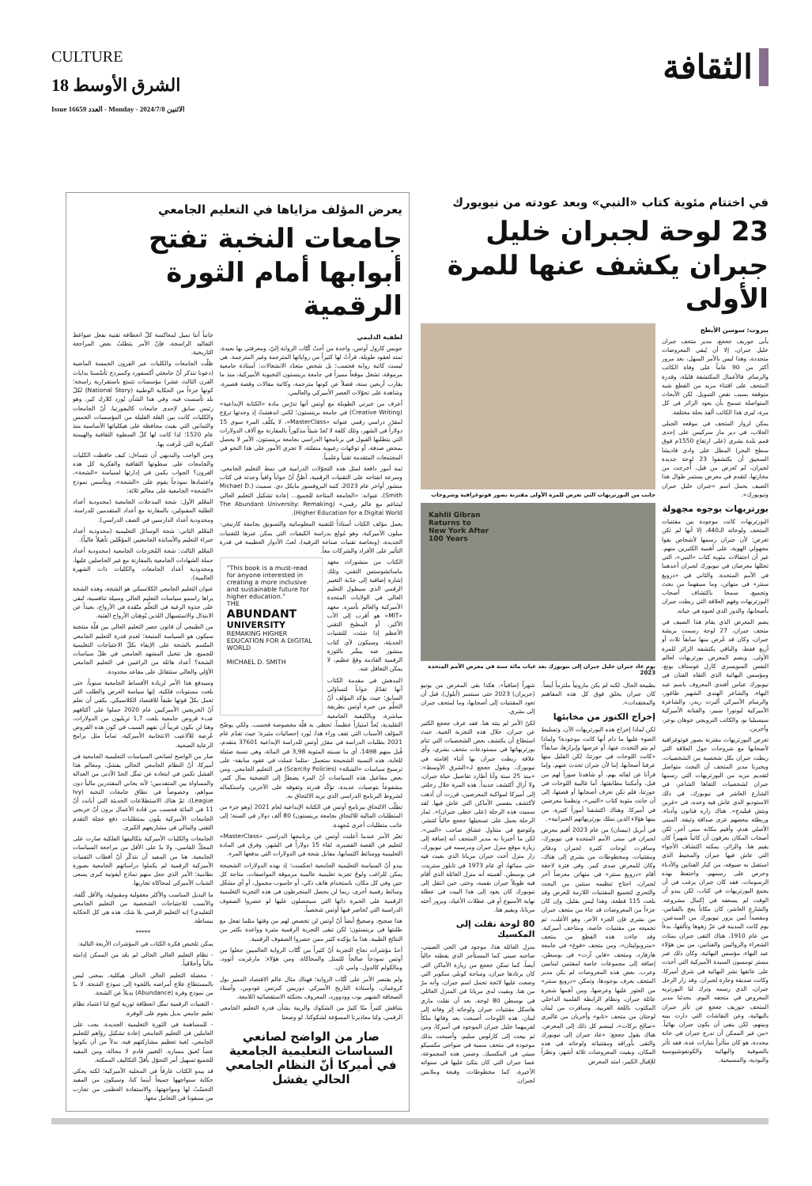الثقافة
CULTURE
18 الشرق الأوسط
Issue 16659 العدد - Monday - 2024/7/8 الاثنين
في اختتام مئوية كتاب «النبي» وبعد عودته من نيويورك
23 لوحة لجبران خليل جبران يكشف عنها للمرة الأولى
بيروت: سوسن الأبطح
يأبى جوزيف جعجع، مدير متحف جبران خليل جبران، إلا أن يُبقي المعروضات متجددة، وهذا ليس بالأمر السهل، بعد مرور أكثر من 90 عاماً على وفاة الكاتب والرسام. فالأعمال المكتشفة قليلة، وقدرة المتحف على اقتناء مزيد من القطع شبه متوقفة بسبب نقص التمويل. لكن الأبحاث المتواصلة تسمح بأن يعود الزائر في كل مرة، ليرى هذا الكاتب ألفذ بحلة مختلفة.
يمكن لزوار المتحف في موقعه الجبلي الخلاب، في دير مار سركيس على إحدى قمم بلدة بشري (على ارتفاع 1550م فوق سطح البحر) المطل على وادي قاديشا السحيق أن يكتشفوا 23 لوحة جديدة لجبران، لم تُعرض من قبل، أُخرجت من مخازنها، لتقدم في معرض يستمر طوال هذا الصيف يحمل اسم «جبران خليل جبران ونيويورك».
بورتريهات بوجوه مجهولة
البورتريهات كانت موجودة بين مقتنيات المتحف ولوحاته الـ440، إلا أنها لم تكن تعرض؛ لأن جبران رسمها لأشخاص بقوا مجهولي الهوية، على أهمية الكثيرين منهم. غير أن احتفالات مئوية كتاب «النبي»، التي تخللها معرضان في نيويورك لجبران أحدهما في الأمم المتحدة، والثاني في «درويغ سنتر» في منهاتن، وما سبقهما من بحث وتجميع، سمحا باكتشاف أصحاب البورتريهات وفهم العلاقة التي ربطت جبران بأصحابها، والدور الذي لعبوه في حياته.
يضم المعرض الذي يقام هذا الصيف في متحف جبران، 27 لوحة رسمت بريشة جبران، وكان قد عُرض منها سابقاً ثلاث أو أربع فقط، والباقي يكتشفه الزائر للمرة الأولى. ويضم المعرض بورتريهات لعالم النفس السويسري كارل غوستاف يونغ، ومؤسس البهائية الذي التقاه الفنان في نيويورك عباس أفندي المعروف باسم عبد البهاء، والشاعر الهندي الشهير طاغور، والرسام الأميركي ألبرت ريدر، والشاعرة الأميركية ليونورا سبير، والفنانة الأميركية سيسيليا بو، والكاتب النرويجي جوهان بوجر، وآخرين.
تعرض البورتريهات مقترنة بصور فوتوغرافية لأصحابها مع شروحات حول العلاقة التي ربطت جبران بكل شخصية من الشخصيات، ويخبرنا مدير المتحف أن البحث متواصل لتقديم مزيد من البورتريهات التي رسمها جبران لشخصيات التقاها الشاعر، في الشارع العاشر في نيويورك، في ذلك الاستوديو الذي عاش فيه وحده، في «غرين ويتش فيليدج». هناك زاره فنانون وأدباء، وربطته ببعضهم عرى صداقة وثيقة. المبنى الأصلي هدم، وأقيم مكانه مبنى آخر، لكن أصحاب المكان يعرفون أن كاتباً شهيراً كان يقيم هنا. والزائر، يمكنه اكتشاف الأجواء التي عاش فيها جبران والمحيط الذي استقبل به ضيوفه، من كبار الفنانين والأدباء وحرص على رسمهم، واحتفظ بهذه الرسومات. فقد كان جبران يرغب في أن يجمع البورتريهات في كتاب، لكن يبدو أن الوقت لم يسعفه في إكمال مشروعه. والشارع العاشر، كان مكاناً يعج بالفنانين، ومقصداً لمن يزور نيويورك من المبدعين، يوم كانت المدينة في عزّ زهوها وتألقها، بدءاً من عام 1910، هناك التقى جبران بمئات الشعراء والروائيين والفنانين، من بين هؤلاء عبد البهاء، مؤسس البهائية، وكان ذلك عبر مستر تومسون السيدة الأميركية التي أخذت على عاتقها نشر البهائية في شرق أميركا، وكانت صديقة وجارة لجبران. وقد زار الرجل جبران، الذي رسمه وترك لنا البورتريه المعروض في متحفه اليوم. يحدثنا مدير المتحف جوزيف جعجع عن تأثر جبران بالبهائية، وعن النقاشات التي دارت بينه وبينهم، لكن ينفي أن يكون جبران بهائياً. «من غير الممكن أن ندرج جبران في خانة محددة، هو كان متأثراً بتيارات عدة، فقد تأثر بالصوفية والبهائية والكونفوشيوسية والبوذية، والمسيحية.
جانب من البورتريهات التي تعرض للمرة الأولى مقترنة بصور فوتوغرافية وشروحات
Kahlil Gibran
Returns to
New York After
100 Years
يوم عاد جبران خليل جبران إلى نيويورك بعد غياب مائة سنة في معرض الأمم المتحدة 2023
بطبيعة الحال، لكنه لم يكن مارونياً ملتزماً أيضاً. كان جبران يحلق فوق كل هذه المفاهيم والمعتقدات».
إخراج الكنوز من مخابئها
لكن لماذا إخراج هذه البورتريهات الآن، وتسليط الضوء عليها ما دام أنها كانت موجودة؟ ولماذا لم يتم التحدث عنها، أو عرضها وإبرازها، سابقاً؟ «كانت اللوحات في حوزتنا، لكن القليل منها عرفنا أصحابها، إما لأن جبران تحدث عنهم، وإما قرأنا عن لقائه بهم، أو شاهدنا صوراً لهم من قبل، وأمكننا مطابقتها. أما غالبية اللوحات في حوزتنا، فلم نكن نعرف أصحابها أو قصتها، إلى أن حانت مئوية كتاب «النبي»، ونظمنا معرضين في أميركا، وهناك اكتشفنا أموراً كثيرة، من بينها هؤلاء الذين نملك بورتريهاتهم الجبرانية».
في أبريل (نيسان) من عام 2023 أقيم معرض لجبران في مبنى الأمم المتحدة في نيويورك، وسافرت لوحات كثيرة لجبران ودفاتر ومقتنيات، ومخطوطات من بشري إلى هناك، وكان للمعرض صدى كبير. وفي فترة لاحقة أقام «درويغ سنتر» في منهاتن معرضاً آخر لجبران، احتاج تنظيمه سنتين من البحث والتحري لتجميع المقتنيات اللازمة للعرض وقد بلغت 115 قطعة، وهذا ليس بقليل. وإن كان جزءاً من المعروضات قد جاء من متحف جبران من بشري فإن الجزء الآخر، وهو الأغلب، تم تجميعه من مقتنيات خاصة، ومتاحف أميركية. وقد جاءت هذه القطع من متحف «متروبوليتان»، ومن متحف «فوغ» في جامعة هارفارد، ومتحف «فاين آرت» في بوسطن، إضافة إلى مجموعات خاصة لمقتنين لبنانيين وعرب. بعض هذه المعروضات لم يكن مدير المتحف يعرف بوجودها، وتمكن «درويغ سنتر» من العثور عليها وعرضها، ومن أهمها شجرة عائلة جبران، ونظام الرابطة القلمية الداخلي المكتوب باللغة العربية. وسافرت من لبنان لوحتان من متحف «نابو» وأخريان من غاليري «صالح بركات»، لينضم كل ذلك إلى المعرض. هناك يقول جعجع: «عاد جبران إلى نيويورك والتقى بأوراقه ومقتنياته ولوحاته في هذه المكان، وبقيت المعروضات ثلاثة أشهر، ونظراً للإقبال الكبير، امتد المعرض
شهراً إضافياً». هكذا بقي المعرض من يونيو (حزيران) 2023 حتى سبتمبر (أيلول)، قبل أن تعود المقتنيات إلى أصحابها، وما لمتحف جبران إلى بشري.
لكنّ الأمر لم ينته هنا. فقد عرف جعجع الكثير عن جبران، خلال هذه التجربة الغنية. حيث استطاع أن يكتشف بعض الشخصيات التي تنام بورتريهاتها في مستودعات متحف بشري، وأي علاقة ربطت جبران بها أثناء إقامته في نيويورك، ويقول جعجع لـ«الشرق الأوسط»: «منذ 25 سنة وأنا أطارد تفاصيل حياة جبران، ولا أزال أكتشف جديداً. هذه المرة خلال رحلتي إلى أميركا لمواكبة المعرضين، قررت أن أذهب لأكتشف بنفسي الأماكن التي عاش فيها. لقد سميت هذه الرحلة (على خطى جبران)». ثمار الرحلة يعمل على تسجيلها جعجع حالياً لتنشر، ولتوضع في متناول عشاق صاحب «النبي». لكن ما أخبرنا به مدير المتحف أنه إضافة إلى زيارة موقع منزل جبران ومرسمه في نيويورك، زار منزل أخت جبران مريانا الذي بقيت فيه حتى مماتها، أي عام 1973 في تايلور ستريت، في بوسطن. أهميته أنه منزل العائلة الذي أقام فيه طويلاً جبران نفسه، وحتى حين انتقل إلى نيويورك كان يعود إلى هذا البيت في عطلة نهاية الأسبوع أو في عطلات الأعياد، ويزور أخته مريانا، ويقيم هنا.
80 لوحة نقلت إلى المكسيك
منزل العائلة هذا، موجود في الحي الصيني، صاحبه صيني كما المستأجر الذي يقطنه حالياً أيضاً. كما تمكن جعجع من زيارة الأماكن التي كان يرتادها جبران، وساحة كوبلي سكوير التي وضعت عليها لائحة تحمل اسم جبران، وأنه مرّ من هنا. وبقيت لدى مريانا في المنزل العائلي في بوسطن 80 لوحة، بعد أن نقلت ماري هاسكل مقتنيات جبران ولوحاته إثر وفاته إلى لبنان. هذه اللوحات أصبحت بعد وفاتها ملكاً لقريبهما خليل جبران الموجود في أميركا، ومن ثم بيعت إلى كارلوس سليم، وأصبحت بذلك موجودة في متحف سمية في ضواحي مكسيكو سيتي في المكسيك. وضمن هذه المجموعة، عصا جبران التي كان يتكئ عليها في سنواته الأخيرة، كما مخطوطات، وقبعة وملابس لجبران.
يعرض المؤلف مزاياها في التعليم الجامعي
جامعات النخبة تفتح أبوابها أمام الثورة الرقمية
لطفية الدليمي
جويس كارول أوتس، واحدة من أحبّ كُتّاب الرواية إليّ، ومعرفتي بها بعيدة، تمتد لعقود طويلة، قرأتُ لها كثيراً من رواياتها المترجمة وغير المترجمة. هي ليست كاتبة رواية فحسب؛ بل شخص متعدّد الانشغالات: أستاذة جامعية مرموقة، تشغل موقعاً مميزاً في جامعة برينستون النخبوية الأميركية، منذ ما يقارب أربعين سنة، فضلاً عن كونها مترجمة، وكاتبة مقالات وقصة قصيرة، وشاهدة على تحوّلات العصر الأميركي والعالمي.
أعرف من خبرتي الطويلة مع أوتس أنها تدرّس مادة «الكتابة الإبداعية» (Creative Writing) في جامعة برينستون؛ لكني اندهشتُ إذ وجدتها تروّج لمقرّر دراسي رقمي عنوانه «MasterClass»، لا يكلّف المرء سوى 15 دولاراً في الشهر، وتلك كلفة لا تُعدّ شيئاً مذكوراً بالمقارنة مع آلاف الدولارات التي يتطلبها القبول في برنامجها الدراسي بجامعة برينستون. الأمر لا يحصل بمحض صدفة، أو توجّهات رغبوية منفلتة، لا تجري الأمور على هذا النحو في المجتمعات المتقدمة تقنياً وعلمياً.
ثمة أمور دافعة لمثل هذه التحوّلات الدرامية في نمط التعليم الجامعي، وسرعة انفتاحه على التقنيات الرقمية، أظنُّ أنّ جواباً وافياً وجدته في كتاب منشور أواخر عام 2023، كتبه البروفسور مايكل دي. سميث (Michael D. Smith)، عنوانه: «الجامعة المتاحة للجميع... إعادة تشكيل التعليم العالي ليتناغم مع عالم رقمي» (The Abundant University: Remaking Higher Education for a Digital World).
يعمل مؤلف الكتاب أستاذاً للتقنية المعلوماتية والتسويق بجامعة كارنيغي- ميلون الأميركية، وهو مُولع بدراسة الكيفيات التي يمكن عبرها للتقنيات الجديدة، (وبخاصة تقنيات صناعة الترفيه)، لعبُ الأدوار العظيمة في قدرة التأثير على الأفراد والشركات معاً.
"This book is a must-read for anyone interested in creating a more inclusive and sustainable future for higher education."
THE
ABUNDANT
UNIVERSITY
REMAKING HIGHER EDUCATION FOR A DIGITAL WORLD
MICHAEL D. SMITH
الكتاب من منشورات معهد ماساتشوستس التقني، وتلك إشارة إضافية إلى جدّية التغيير الرقمي الذي سيطول التعليم العالي في الولايات المتحدة الأميركية والعالم بأسره. معهد «MIT» هو أقرب إلى الأب الأكبر، أو المطبخ التقني الأعظم إذا شئت، للتقنيات الحديثة، وسيكون لأي كتاب منشور عنه يبشّر بالثورة الرقمية القادمة وقعٌ عظيم، لا يمكن التغافل عنه.
المدهش في مقدمة الكتاب أنها تقدّمُ جواباً لتساؤلي السابق؛ حيث يؤكد المؤلف أنّ التعلّم من خبرة أوتس بطريقة مباشرة، وبالكيفية الجامعية التقليدية، يُعدُّ امتيازاً عظيماً، تحظى به قلّة مخصوصة فحسب. ولكي يوضّح المؤلف الأسباب التي تقف وراء هذا، يُورد إحصائيات مثيرة؛ حيث تقدّم عام 2021 بطلبات الدراسة في مقرّر أوتس للدراسة الإبداعية 37601 متقدم، قُبل منهم 1498، أي ما نسبته المئوية 3,98 في المائة، وهي نسبة ضئيلة للغاية، هذه النسبة الشحيحة ستعمل -مثلما عملت في عقود سابقة- على ترسيخ سياسات «الشحّة» (Scarcity Policies) في التعليم الجامعي. ومن بعض مفاعيل هذه السياسات أنّ المرء يضطرُّ إلى التضحية بمال كثير، مشفوعاً بتوصيات عديدة، تؤكّد قدرته وتفوقه على الآخرين، واستكماله لشروط البرنامج الدراسي الذي يريد الالتحاق به.
تطلّب الالتحاق ببرنامج أوتس في الكتابة الإبداعية لعام 2021 (وهو جزء من المتطلبات المالية للالتحاق بجامعة برينستون) 80 ألف دولار في السنة؛ إلى جانب متطلبات أخرى مُجهِدة.
تغيّر الأمر عندما أعلنت أوتس عن برنامجها الدراسي «MasterClass» لتعليم فن القصة القصيرة، لقاء 15 دولاراً في الشهر، وفرق في المادة التعليمية ووسائط اكتسابها، مقابل شحة في الدولارات التي يدفعها المرء.
يبدو أنّ السياسة التعليمية الجامعية انعكست؛ إذ بهذه الدولارات الشحيحة يمكن للراغب ولوجُ تجربة تعليمية عالمية مرموقة المواصفات، متاحة كل حين وفي كل مكان، باستخدام هاتف ذكي، أو حاسوب محمول، أو أي مشغّل وسائط رقمية أخرى، ربما لن يحصل المنخرطون في هذه التجربة التعليمية الرقمية على الخبرة ذاتها التي سيحصلون عليها لو حضروا الصفوف الدراسية التي تُحاضِر فيها أوتس شخصياً.
هذا صحيح، وصحيحٌ أيضاً أنّ أوتس لن تخصص لهم من وقتها مثلما تفعل مع طلبتها في برينستون؛ لكن تبقى التجربة الرقمية مثيرة وواعدة بكثير من النتائج الطيبة. هذا ما يؤكده كثير ممن حضروا الصفوف الرقمية.
أحدُ مؤشرات نجاح التجربة أنّ كثيراً من كُتّاب الرواية العالميين جعلوا من أوتس نموذجاً صالحاً للتمثل والمحاكاة، ومن هؤلاء: مارغريت آتوود، ومالكولم كالدول، وامي تان.
ولم يقتصر الأمر على كُتّاب الرواية؛ فهناك مثال عالم الاقتصاد المميز بول كروغمان، وأستاذة التاريخ الأميركي دوريس كيرنس غودوين، وأستاذ الصحافة الشهير بوب وودوورد، المعروف بحنكته الاستقصائية اللامعة.
يتناقش كثيراً منّا كثيرُ من الشكوك والريبة بشأن قدرة التعليم الجامعي الرقمي، ولنا معاذيرنا المسوّغة لشكوكنا. لو وضعنا
صار من الواضح لصانعي السياسات التعليمية الجامعية في أميركا أنّ النظام الجامعي الحالي يفشل
جانباً أننا نميل لمعاكسة كلّ انعطافة تقنية بفعل ضواغط التقاليد الراسخة، فإنّ الأمر يتطلبُ بعض المراجعة التاريخية.
ظلّت الجامعات والكليات عبر القرون الخمسة الماضية (دعونا نتذكر أنّ جامعتَي أكسفورد وكمبردج تأسّستا بدايات القرن الثالث عشر) مؤسسات تتمتع باستقرارية راسخة؛ كونها جزءاً من الحكاية الوطنية (National Story) لكلّ بلد تأسست فيه، وفي هذا الشأن يُورد كلارك كير، وهو رئيس سابق لإحدى جامعات كاليفورنيا، أنّ الجامعات والكليات كانت بين القلة القليلة من المؤسسات الخمس والثمانين التي بقيت محافظة على هيكلياتها الأساسية منذ عام 1520؛ لذا كانت لها كلّ السطوة الثقافية والهيمنة الفكرية التي عُرفت بها.
ومن الواجب والبديهي أن نتساءل: كيف حافظت الكليات والجامعات على سطوتها الثقافية والفكرية كل هذه القرون؟ الجواب يكمن في إدارتها لسياسة «الشحة»، واعتمادها نموذجاً يقوم على «الشحة»، ويتأسس نموذج «الشحة» الجامعية على معالم ثلاثة:
المَعْلم الأول: شحة المدخلات الجامعية (محدودية أعداد الطلبة المقبولين، بالمقارنة مع أعداد المتقدمين للدراسة، ومحدودية أعداد الدارسين في الصف الدراسي).
المَعْلم الثاني: شحة الوسائل التعليمية (محدودية أعداد خبراء التعليم والأساتذة الجامعيين المؤهّلين تأهيلاً عالياً).
المَعْلم الثالث: شحة المُخرَجات الجامعية (محدودية أعداد حملة الشهادات الجامعية بالمقارنة مع غير الحاصلين عليها، ومحدودية أعداد الجامعات والكليات ذات الشهرة العالمية).
عنوان التعليم الجامعي الكلاسيكي هو الشحة، وهذه الشحة يراها راسمو سياسات التعليم العالي وسيلة تنافسية، تُبقي على جذوة الرغبة في التعلّم متّقدة في الأرواح، بعيداً عن الابتذال والاستسهال اللذين يُوهِنان الأرواح الفتية.
من الطبيعي أن قانون حصر التعليم العالي بين قلّة منتخبة سيكون هو السياسة المتبعة؛ لعدم قدرة التعليم الجامعي المتّسم بالشحة على الإيفاء بكلّ الاحتياجات التعليمية للجميع. هل نتخيل المشهد الجامعي في ظلّ سياسات الشحة؟ أعداد هائلة من الراغبين في التعليم الجامعي الأوّلي والعالي ستتقاتل على مقاعد محدودة.
وسيدفع هذا الأمر لزيادة الأقساط الجامعية سنوياً، حتى بلغت مستويات فلكية، إنها سياسة العرض والطلب التي تعمل بكلّ قوتها طبقاً للاقتصاد الكلاسيكي. يكفي أن نعلم أنّ الخريجين الأميركيين عام 2020 حملوا على أكتافهم عبء قروض جامعية بلغت 1,7 تريليون من الدولارات، وهنا لن يكون غريباً أن نفهم السبب في كون هذه القروض عُرضة للألاعيب الانتخابية الأميركية، تماماً مثل برامج الرعاية الصحية.
صار من الواضح لصانعي السياسات التعليمية الجامعية في أميركا، أنّ النظام الجامعي الحالي يفشل، ومعالم هذا الفشل تكمن في ابتعاده عن تمثّل الحدّ الأدنى من العدالة والمساواة بين المتقدمين؛ لأنه يحابي المقتدرين مالياً دون سواهم، وخصوصاً في نطاق جامعات النخبة (Ivy League)، ثمّ هناك الاستطلاعات الحديثة التي أبانت أنّ 11 في المائة فحسب من قادة الأعمال يرون أنّ خريجي الجامعات الأميركية يفُون بمتطلبات دفع عجلة التقدم التقني والمالي في مشاريعهم الكبرى.
الجامعات والكليات الأميركية بتكاليفها الفلكية صارت على المحكّ القاسي، ولا بدّ على الأقل من مراجعة السياسات الجامعية. هنا من المفيد أن نتذكّر أنّ أقطاب التقنيات الأميركية الرقمية لم يكملوا دراساتهم الجامعية بصورة نظامية؛ الأمر الذي جعل منهم نماذج أيقونية كبرى يسعى الشباب الأميركي لمحاكاة تجاربها.
ما البديل المناسب والأكثر معقولية ومقبولية، والأقل كُلفة، والأنسب للاحتياجات الشخصية من التعليم الجامعي التقليدي؟ إنه التعليم الرقمي بلا شك، هذه هي كل الحكاية ببساطة.
*****
يمكن تلخيص فكرة الكتاب في المؤشرات الأربعة التالية:
- نظام التعليم العالي الحالي لم يعُد من الممكن إدامته مالياً وأخلاقياً.
- معضلة التعليم العالي الحالي هيكلية، بمعنى ليس بالمستطاع علاج أمراضه باللجوء إلى نموذج الشحة. لا بدّ من نموذج وفرة (Abundance) بديلاً عن الشحة.
- التقنيات الرقمية تمثّل انعطافة ثورية تُتيح لنا اعتماد نظام تعليم جامعي بديل يقوم على الوفرة.
- للمساهمة في الثورة التعليمية الجديدة، يجب على العاملين في التعليم الجامعي إعادة تشكيل رؤاهم للتعليم الجامعي، بُغية تعظيم مشاركتهم فيه، بدلاً من أن يكونوا عصاً تُعيق مساره. التغيير قادم لا محالة، ومن المفيد للجميع تسهيل أمر التحوّل بأقلّ التكاليف الممكنة.
قد يبدو الكتاب غارقاً في المحلية الأميركية؛ لكنه يحكي حكاية سنواجهها جميعاً أينما كنا، وسيكون من المفيد التحسّبُ لها ومواجهتها، والاستفادة العظمى من تجارب من سبقونا في التعامل معها.